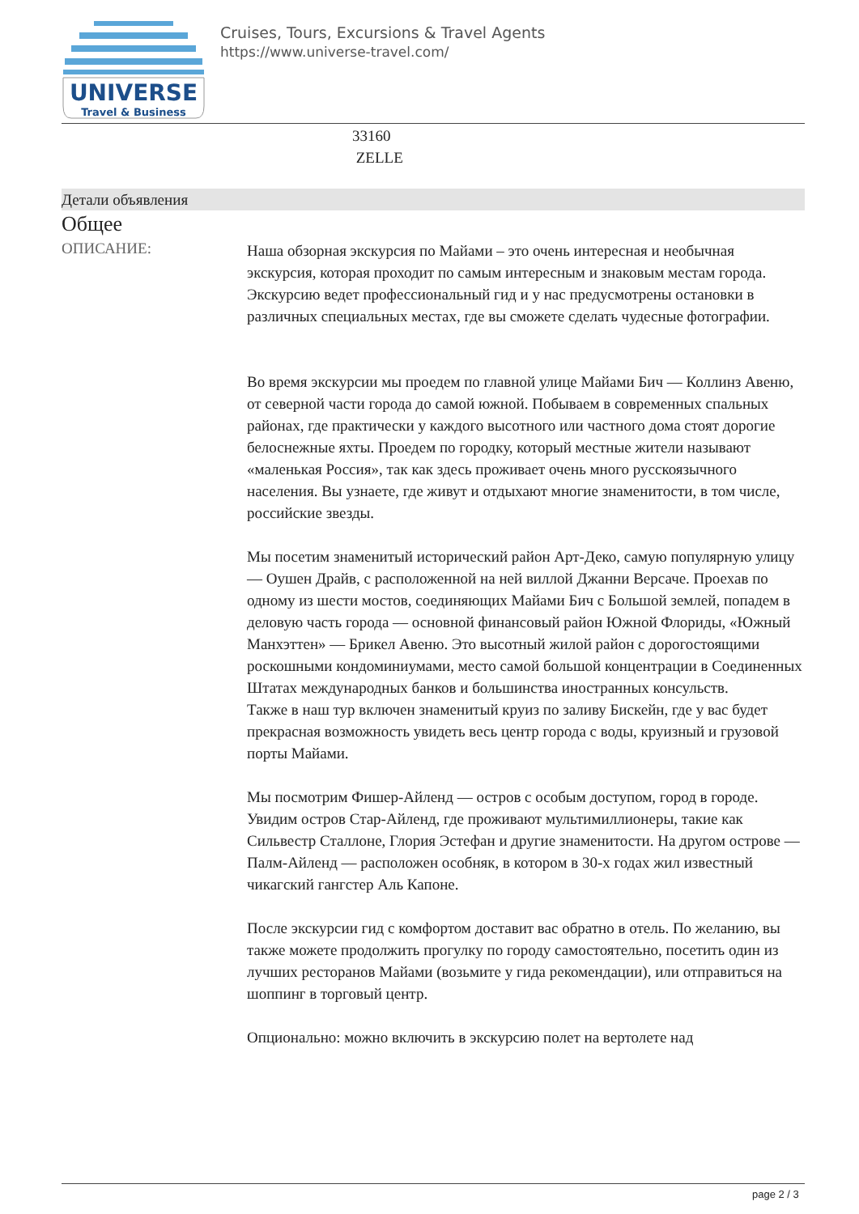UNIVERSE
Travel & Business
Cruises, Tours, Excursions & Travel Agents
https://www.universe-travel.com/
33160
ZELLE
Детали объявления
Общее
ОПИСАНИЕ:
Наша обзорная экскурсия по Майами – это очень интересная и необычная экскурсия, которая проходит по самым интересным и знаковым местам города. Экскурсию ведет профессиональный гид и у нас предусмотрены остановки в различных специальных местах, где вы сможете сделать чудесные фотографии.
Во время экскурсии мы проедем по главной улице Майами Бич — Коллинз Авеню, от северной части города до самой южной. Побываем в современных спальных районах, где практически у каждого высотного или частного дома стоят дорогие белоснежные яхты. Проедем по городку, который местные жители называют «маленькая Россия», так как здесь проживает очень много русскоязычного населения. Вы узнаете, где живут и отдыхают многие знаменитости, в том числе, российские звезды.
Мы посетим знаменитый исторический район Арт-Деко, самую популярную улицу — Оушен Драйв, с расположенной на ней виллой Джанни Версаче. Проехав по одному из шести мостов, соединяющих Майами Бич с Большой землей, попадем в деловую часть города — основной финансовый район Южной Флориды, «Южный Манхэттен» — Брикел Авеню. Это высотный жилой район с дорогостоящими роскошными кондоминиумами, место самой большой концентрации в Соединенных Штатах международных банков и большинства иностранных консульств.
Также в наш тур включен знаменитый круиз по заливу Бискейн, где у вас будет прекрасная возможность увидеть весь центр города с воды, круизный и грузовой порты Майами.
Мы посмотрим Фишер-Айленд — остров с особым доступом, город в городе. Увидим остров Стар-Айленд, где проживают мультимиллионеры, такие как Сильвестр Сталлоне, Глория Эстефан и другие знаменитости. На другом острове — Палм-Айленд — расположен особняк, в котором в 30-х годах жил известный чикагский гангстер Аль Капоне.
После экскурсии гид с комфортом доставит вас обратно в отель. По желанию, вы также можете продолжить прогулку по городу самостоятельно, посетить один из лучших ресторанов Майами (возьмите у гида рекомендации), или отправиться на шоппинг в торговый центр.
Опционально: можно включить в экскурсию полет на вертолете над
page 2 / 3